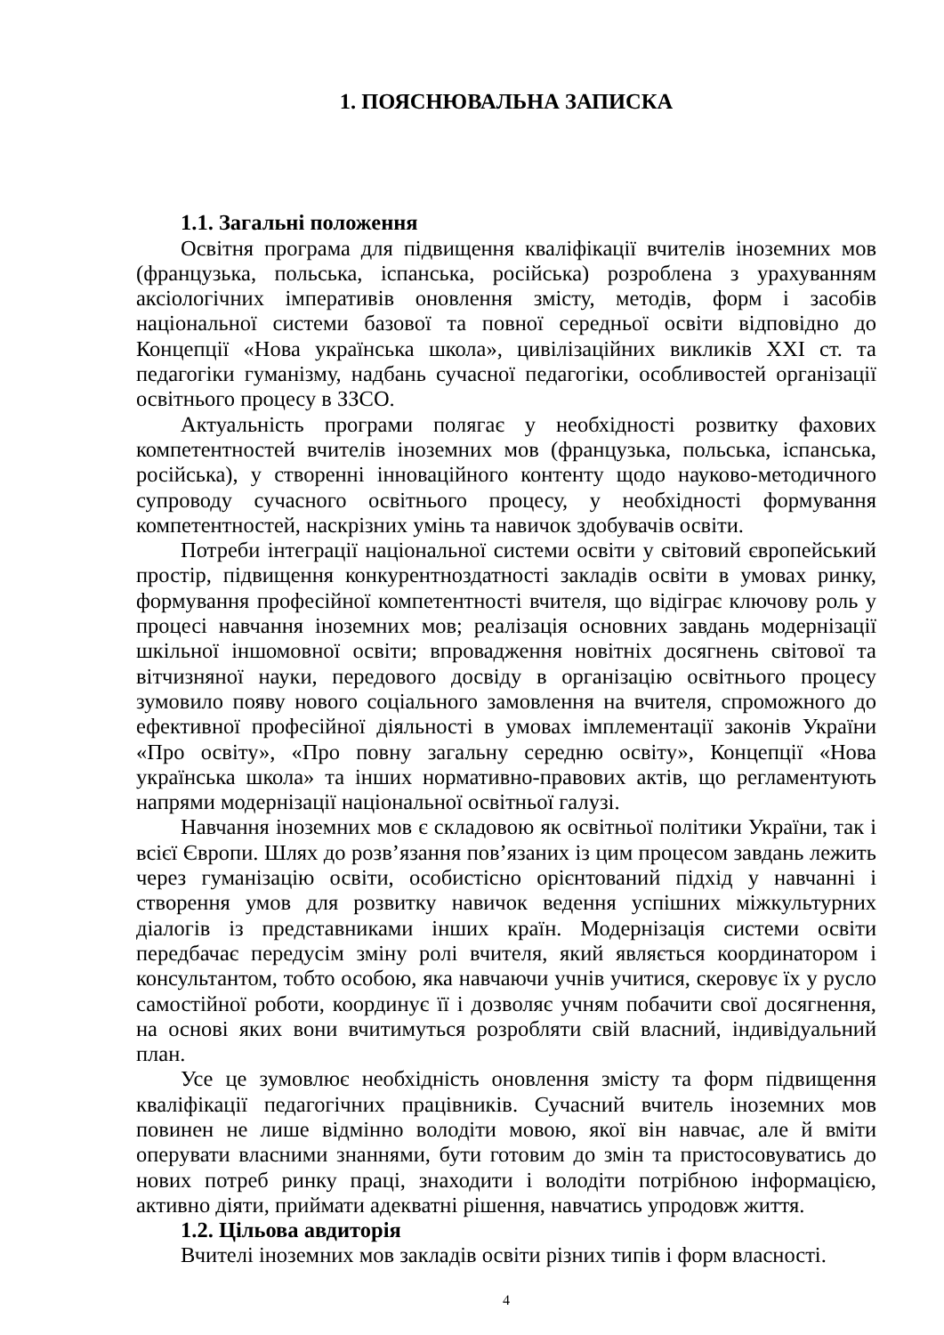1. ПОЯСНЮВАЛЬНА ЗАПИСКА
1.1. Загальні положення
Освітня програма для підвищення кваліфікації вчителів іноземних мов (французька, польська, іспанська, російська) розроблена з урахуванням аксіологічних імперативів оновлення змісту, методів, форм і засобів національної системи базової та повної середньої освіти відповідно до Концепції «Нова українська школа», цивілізаційних викликів ХХІ ст. та педагогіки гуманізму, надбань сучасної педагогіки, особливостей організації освітнього процесу в ЗЗСО.
Актуальність програми полягає у необхідності розвитку фахових компетентностей вчителів іноземних мов (французька, польська, іспанська, російська), у створенні інноваційного контенту щодо науково-методичного супроводу сучасного освітнього процесу, у необхідності формування компетентностей, наскрізних умінь та навичок здобувачів освіти.
Потреби інтеграції національної системи освіти у світовий європейський простір, підвищення конкурентноздатності закладів освіти в умовах ринку, формування професійної компетентності вчителя, що відіграє ключову роль у процесі навчання іноземних мов; реалізація основних завдань модернізації шкільної іншомовної освіти; впровадження новітніх досягнень світової та вітчизняної науки, передового досвіду в організацію освітнього процесу зумовило появу нового соціального замовлення на вчителя, спроможного до ефективної професійної діяльності в умовах імплементації законів України «Про освіту», «Про повну загальну середню освіту», Концепції «Нова українська школа» та інших нормативно-правових актів, що регламентують напрями модернізації національної освітньої галузі.
Навчання іноземних мов є складовою як освітньої політики України, так і всієї Європи. Шлях до розв’язання пов’язаних із цим процесом завдань лежить через гуманізацію освіти, особистісно орієнтований підхід у навчанні і створення умов для розвитку навичок ведення успішних міжкультурних діалогів із представниками інших країн. Модернізація системи освіти передбачає передусім зміну ролі вчителя, який являється координатором і консультантом, тобто особою, яка навчаючи учнів учитися, скеровує їх у русло самостійної роботи, координує її і дозволяє учням побачити свої досягнення, на основі яких вони вчитимуться розробляти свій власний, індивідуальний план.
Усе це зумовлює необхідність оновлення змісту та форм підвищення кваліфікації педагогічних працівників. Сучасний вчитель іноземних мов повинен не лише відмінно володіти мовою, якої він навчає, але й вміти оперувати власними знаннями, бути готовим до змін та пристосовуватись до нових потреб ринку праці, знаходити і володіти потрібною інформацією, активно діяти, приймати адекватні рішення, навчатись упродовж життя.
1.2. Цільова авдиторія
Вчителі іноземних мов закладів освіти різних типів і форм власності.
4